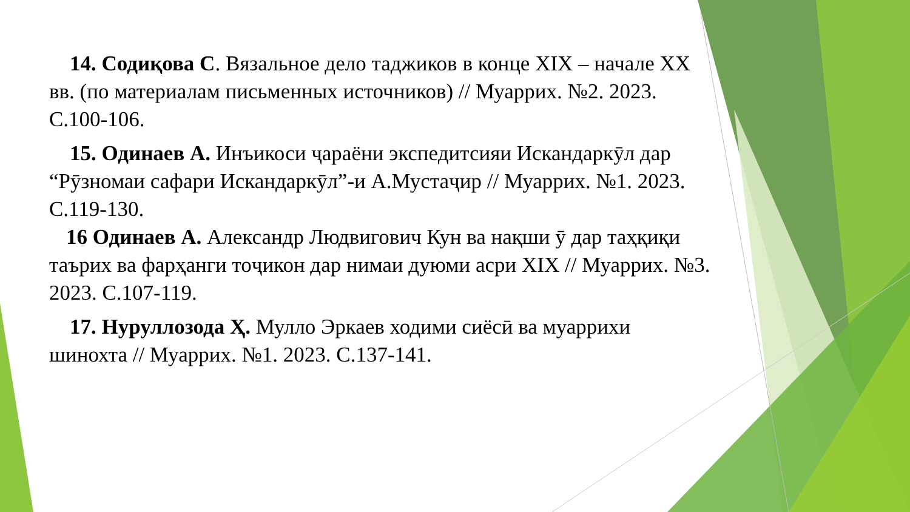14. Содиқова С. Вязальное дело таджиков в конце XIX – начале XX вв. (по материалам письменных источников) // Муаррих. №2. 2023. С.100-106.
15. Одинаев А. Инъикоси ҷараёни экспедитсияи Искандаркӯл дар “Рӯзномаи сафари Искандаркӯл”-и А.Мустаҷир // Муаррих. №1. 2023. С.119-130.
16 Одинаев А. Александр Людвигович Кун ва нақши ӯ дар таҳқиқи таърих ва фарҳанги тоҷикон дар нимаи дуюми асри XIX // Муаррих. №3. 2023. С.107-119.
17. Нуруллозода Ҳ. Мулло Эркаев ходими сиёсӣ ва муаррихи шинохта // Муаррих. №1. 2023. С.137-141.